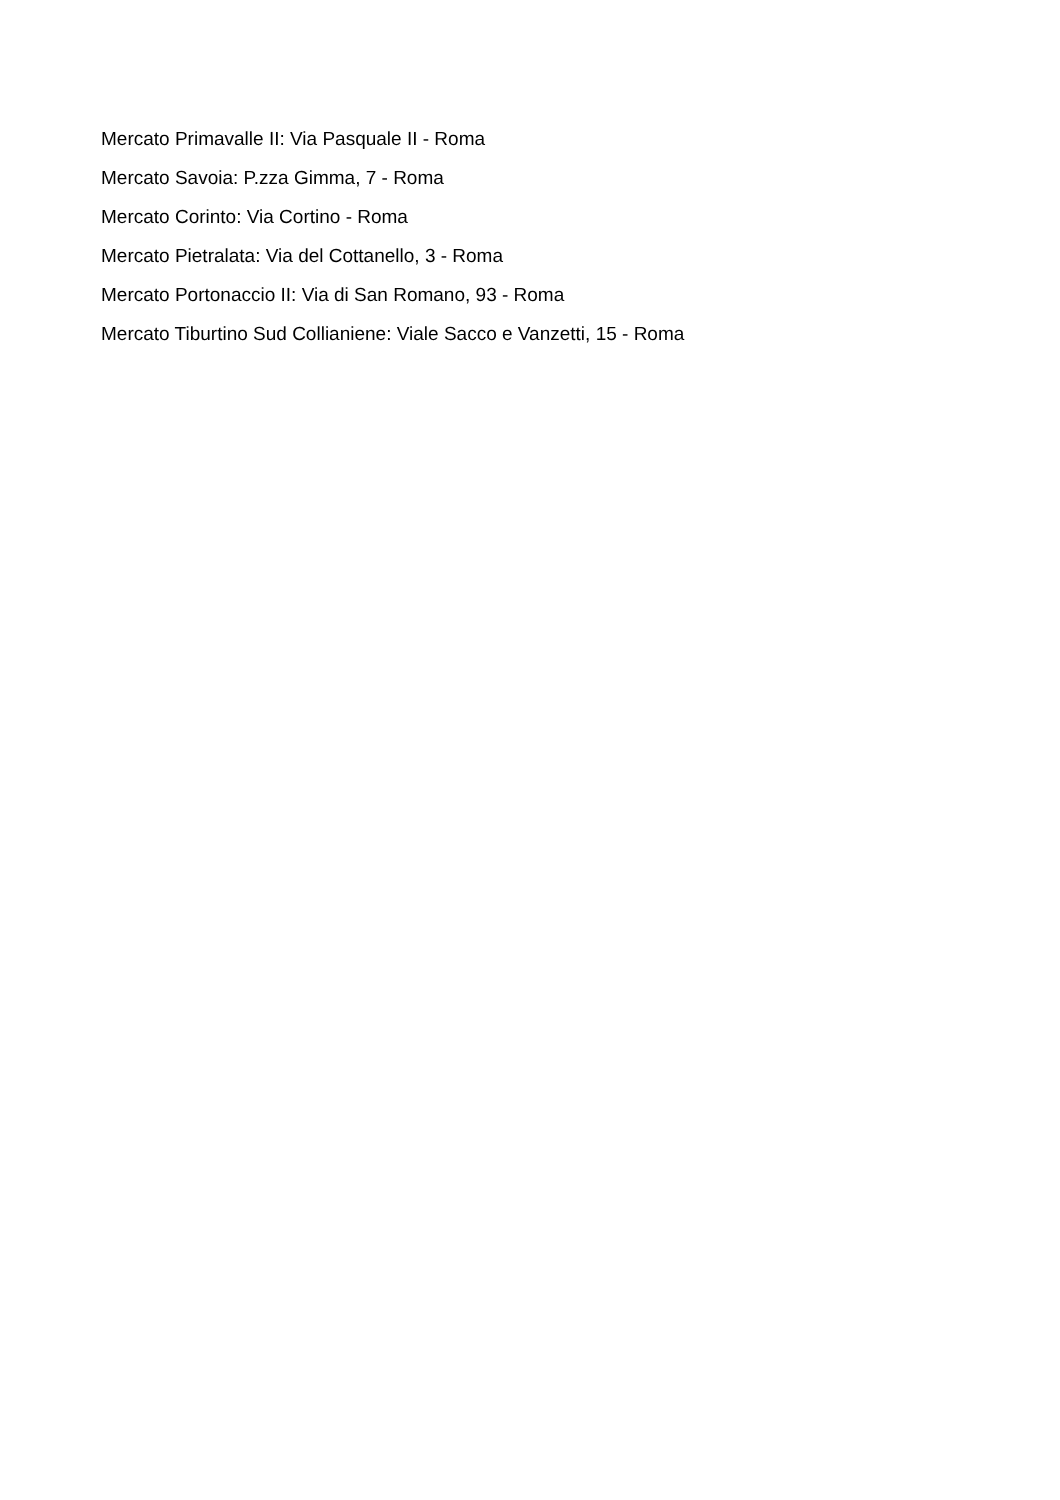Mercato Primavalle II: Via Pasquale II - Roma
Mercato Savoia: P.zza Gimma, 7 - Roma
Mercato Corinto: Via Cortino - Roma
Mercato Pietralata: Via del Cottanello, 3 - Roma
Mercato Portonaccio II: Via di San Romano, 93 - Roma
Mercato Tiburtino Sud Collianiene: Viale Sacco e Vanzetti, 15 - Roma